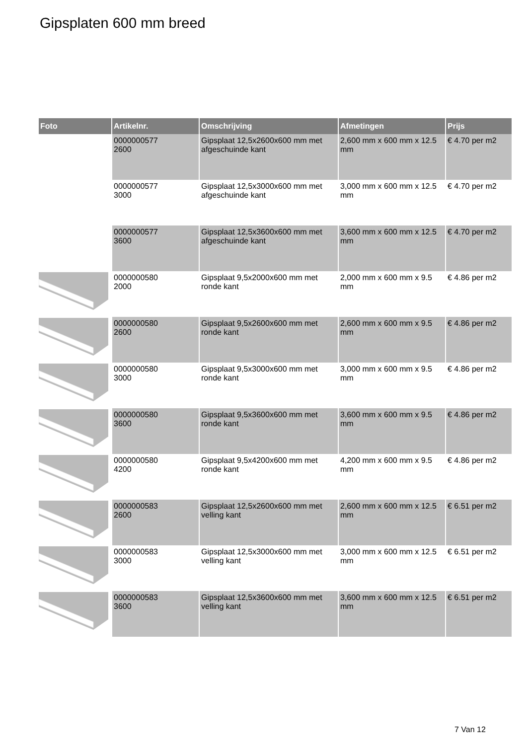Gipsplaten 600 mm breed
| Foto | Artikelnr. | Omschrijving | Afmetingen | Prijs |
| --- | --- | --- | --- | --- |
| | 0000000577 2600 | Gipsplaat 12,5x2600x600 mm met afgeschuinde kant | 2,600 mm x 600 mm x 12.5 mm | € 4.70 per m2 |
| | 0000000577 3000 | Gipsplaat 12,5x3000x600 mm met afgeschuinde kant | 3,000 mm x 600 mm x 12.5 mm | € 4.70 per m2 |
| | 0000000577 3600 | Gipsplaat 12,5x3600x600 mm met afgeschuinde kant | 3,600 mm x 600 mm x 12.5 mm | € 4.70 per m2 |
| | 0000000580 2000 | Gipsplaat 9,5x2000x600 mm met ronde kant | 2,000 mm x 600 mm x 9.5 mm | € 4.86 per m2 |
| | 0000000580 2600 | Gipsplaat 9,5x2600x600 mm met ronde kant | 2,600 mm x 600 mm x 9.5 mm | € 4.86 per m2 |
| | 0000000580 3000 | Gipsplaat 9,5x3000x600 mm met ronde kant | 3,000 mm x 600 mm x 9.5 mm | € 4.86 per m2 |
| | 0000000580 3600 | Gipsplaat 9,5x3600x600 mm met ronde kant | 3,600 mm x 600 mm x 9.5 mm | € 4.86 per m2 |
| | 0000000580 4200 | Gipsplaat 9,5x4200x600 mm met ronde kant | 4,200 mm x 600 mm x 9.5 mm | € 4.86 per m2 |
| | 0000000583 2600 | Gipsplaat 12,5x2600x600 mm met velling kant | 2,600 mm x 600 mm x 12.5 mm | € 6.51 per m2 |
| | 0000000583 3000 | Gipsplaat 12,5x3000x600 mm met velling kant | 3,000 mm x 600 mm x 12.5 mm | € 6.51 per m2 |
| | 0000000583 3600 | Gipsplaat 12,5x3600x600 mm met velling kant | 3,600 mm x 600 mm x 12.5 mm | € 6.51 per m2 |
7 Van 12